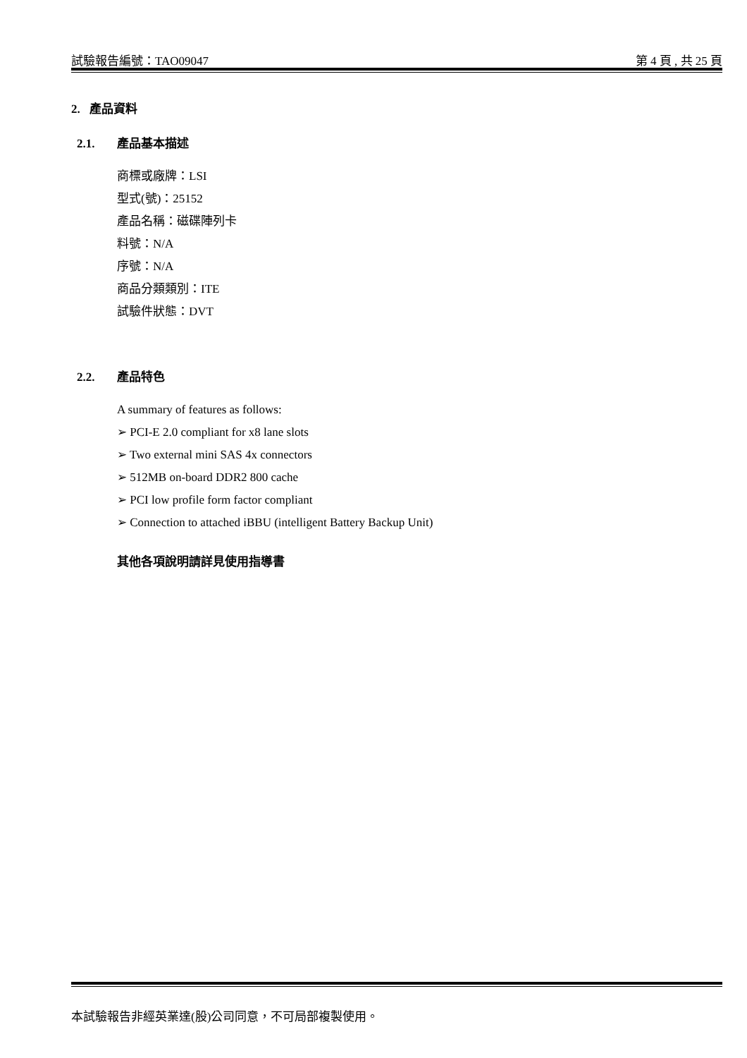試驗報告編號：TAO09047 第 4 頁 , 共 25 頁
2. 產品資料
2.1. 產品基本描述
商標或廠牌：LSI
型式(號)：25152
產品名稱：磁碟陣列卡
料號：N/A
序號：N/A
商品分類類別：ITE
試驗件狀態：DVT
2.2. 產品特色
A summary of features as follows:
➢ PCI-E 2.0 compliant for x8 lane slots
➢ Two external mini SAS 4x connectors
➢ 512MB on-board DDR2 800 cache
➢ PCI low profile form factor compliant
➢ Connection to attached iBBU (intelligent Battery Backup Unit)
其他各項說明請詳見使用指導書
本試驗報告非經英業達(股)公司同意，不可局部複製使用。